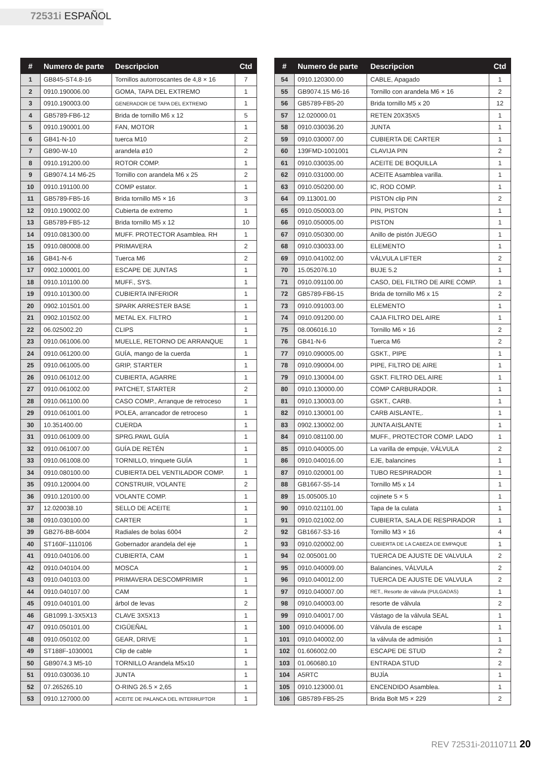72531i ESPAÑOL
| # | Numero de parte | Descripcion | Ctd |
| --- | --- | --- | --- |
| 1 | GB845-ST4.8-16 | Tornillos autorroscantes de 4,8 × 16 | 7 |
| 2 | 0910.190006.00 | GOMA, TAPA DEL EXTREMO | 1 |
| 3 | 0910.190003.00 | GENERADOR DE TAPA DEL EXTREMO | 1 |
| 4 | GB5789-FB6-12 | Brida de tornillo M6 x 12 | 5 |
| 5 | 0910.190001.00 | FAN, MOTOR | 1 |
| 6 | GB41-N-10 | tuerca M10 | 2 |
| 7 | GB90-W-10 | arandela ø10 | 2 |
| 8 | 0910.191200.00 | ROTOR COMP. | 1 |
| 9 | GB9074.14 M6-25 | Tornillo con arandela M6 x 25 | 2 |
| 10 | 0910.191100.00 | COMP estator. | 1 |
| 11 | GB5789-FB5-16 | Brida tornillo M5 × 16 | 3 |
| 12 | 0910.190002.00 | Cubierta de extremo | 1 |
| 13 | GB5789-FB5-12 | Brida tornillo M5 x 12 | 10 |
| 14 | 0910.081300.00 | MUFF. PROTECTOR Asamblea. RH | 1 |
| 15 | 0910.080008.00 | PRIMAVERA | 2 |
| 16 | GB41-N-6 | Tuerca M6 | 2 |
| 17 | 0902.100001.00 | ESCAPE DE JUNTAS | 1 |
| 18 | 0910.101100.00 | MUFF., SYS. | 1 |
| 19 | 0910.101300.00 | CUBIERTA INFERIOR | 1 |
| 20 | 0902.101501.00 | SPARK ARRESTER BASE | 1 |
| 21 | 0902.101502.00 | METAL EX. FILTRO | 1 |
| 22 | 06.025002.20 | CLIPS | 1 |
| 23 | 0910.061006.00 | MUELLE, RETORNO DE ARRANQUE | 1 |
| 24 | 0910.061200.00 | GUÍA, mango de la cuerda | 1 |
| 25 | 0910.061005.00 | GRIP, STARTER | 1 |
| 26 | 0910.061012.00 | CUBIERTA, AGARRE | 1 |
| 27 | 0910.061002.00 | PATCHET, STARTER | 2 |
| 28 | 0910.061100.00 | CASO COMP., Arranque de retroceso | 1 |
| 29 | 0910.061001.00 | POLEA, arrancador de retroceso | 1 |
| 30 | 10.351400.00 | CUERDA | 1 |
| 31 | 0910.061009.00 | SPRG.PAWL GUÍA | 1 |
| 32 | 0910.061007.00 | GUÍA DE RETÉN | 1 |
| 33 | 0910.061008.00 | TORNILLO, trinquete GUÍA | 1 |
| 34 | 0910.080100.00 | CUBIERTA DEL VENTILADOR COMP. | 1 |
| 35 | 0910.120004.00 | CONSTRUIR, VOLANTE | 2 |
| 36 | 0910.120100.00 | VOLANTE COMP. | 1 |
| 37 | 12.020038.10 | SELLO DE ACEITE | 1 |
| 38 | 0910.030100.00 | CARTER | 1 |
| 39 | GB276-BB-6004 | Radiales de bolas 6004 | 2 |
| 40 | ST160F-1110106 | Gobernador arandela del eje | 1 |
| 41 | 0910.040106.00 | CUBIERTA, CAM | 1 |
| 42 | 0910.040104.00 | MOSCA | 1 |
| 43 | 0910.040103.00 | PRIMAVERA DESCOMPRIMIR | 1 |
| 44 | 0910.040107.00 | CAM | 1 |
| 45 | 0910.040101.00 | árbol de levas | 2 |
| 46 | GB1099.1-3X5X13 | CLAVE 3X5X13 | 1 |
| 47 | 0910.050101.00 | CIGÜEÑAL | 1 |
| 48 | 0910.050102.00 | GEAR, DRIVE | 1 |
| 49 | ST188F-1030001 | Clip de cable | 1 |
| 50 | GB9074.3 M5-10 | TORNILLO Arandela M5x10 | 1 |
| 51 | 0910.030036.10 | JUNTA | 1 |
| 52 | 07.265265.10 | O-RING 26.5 × 2,65 | 1 |
| 53 | 0910.127000.00 | ACEITE DE PALANCA DEL INTERRUPTOR | 1 |
| # | Numero de parte | Descripcion | Ctd |
| --- | --- | --- | --- |
| 54 | 0910.120300.00 | CABLE, Apagado | 1 |
| 55 | GB9074.15 M6-16 | Tornillo con arandela M6 × 16 | 2 |
| 56 | GB5789-FB5-20 | Brida tornillo M5 x 20 | 12 |
| 57 | 12.020000.01 | RETEN 20X35X5 | 1 |
| 58 | 0910.030036.20 | JUNTA | 1 |
| 59 | 0910.030007.00 | CUBIERTA DE CARTER | 1 |
| 60 | 139FMD-1001001 | CLAVIJA PIN | 2 |
| 61 | 0910.030035.00 | ACEITE DE BOQUILLA | 1 |
| 62 | 0910.031000.00 | ACEITE Asamblea varilla. | 1 |
| 63 | 0910.050200.00 | IC, ROD COMP. | 1 |
| 64 | 09.113001.00 | PISTON clip PIN | 2 |
| 65 | 0910.050003.00 | PIN, PISTON | 1 |
| 66 | 0910.050005.00 | PISTON | 1 |
| 67 | 0910.050300.00 | Anillo de pistón JUEGO | 1 |
| 68 | 0910.030033.00 | ELEMENTO | 1 |
| 69 | 0910.041002.00 | VÁLVULA LIFTER | 2 |
| 70 | 15.052076.10 | BUJE 5.2 | 1 |
| 71 | 0910.091100.00 | CASO, DEL FILTRO DE AIRE COMP. | 1 |
| 72 | GB5789-FB6-15 | Brida de tornillo M6 x 15 | 2 |
| 73 | 0910.091003.00 | ELEMENTO | 1 |
| 74 | 0910.091200.00 | CAJA FILTRO DEL AIRE | 1 |
| 75 | 08.006016.10 | Tornillo M6 × 16 | 2 |
| 76 | GB41-N-6 | Tuerca M6 | 2 |
| 77 | 0910.090005.00 | GSKT., PIPE | 1 |
| 78 | 0910.090004.00 | PIPE, FILTRO DE AIRE | 1 |
| 79 | 0910.130004.00 | GSKT. FILTRO DEL AIRE | 1 |
| 80 | 0910.130000.00 | COMP CARBURADOR. | 1 |
| 81 | 0910.130003.00 | GSKT., CARB. | 1 |
| 82 | 0910.130001.00 | CARB AISLANTE,. | 1 |
| 83 | 0902.130002.00 | JUNTA AISLANTE | 1 |
| 84 | 0910.081100.00 | MUFF., PROTECTOR COMP. LADO | 1 |
| 85 | 0910.040005.00 | La varilla de empuje, VÁLVULA | 2 |
| 86 | 0910.040016.00 | EJE, balancines | 1 |
| 87 | 0910.020001.00 | TUBO RESPIRADOR | 1 |
| 88 | GB1667-S5-14 | Tornillo M5 x 14 | 1 |
| 89 | 15.005005.10 | cojinete 5 × 5 | 1 |
| 90 | 0910.021101.00 | Tapa de la culata | 1 |
| 91 | 0910.021002.00 | CUBIERTA, SALA DE RESPIRADOR | 1 |
| 92 | GB1667-S3-16 | Tornillo M3 × 16 | 4 |
| 93 | 0910.020002.00 | CUBIERTA DE LA CABEZA DE EMPAQUE | 1 |
| 94 | 02.005001.00 | TUERCA DE AJUSTE DE VALVULA | 2 |
| 95 | 0910.040009.00 | Balancines, VÁLVULA | 2 |
| 96 | 0910.040012.00 | TUERCA DE AJUSTE DE VALVULA | 2 |
| 97 | 0910.040007.00 | RET., Resorte de válvula (PULGADAS) | 1 |
| 98 | 0910.040003.00 | resorte de válvula | 2 |
| 99 | 0910.040017.00 | Vástago de la válvula SEAL | 1 |
| 100 | 0910.040006.00 | Válvula de escape | 1 |
| 101 | 0910.040002.00 | la válvula de admisión | 1 |
| 102 | 01.606002.00 | ESCAPE DE STUD | 2 |
| 103 | 01.060680.10 | ENTRADA STUD | 2 |
| 104 | A5RTC | BUJÍA | 1 |
| 105 | 0910.123000.01 | ENCENDIDO Asamblea. | 1 |
| 106 | GB5789-FB5-25 | Brida Bolt M5 × 229 | 2 |
REV 72531i-20110711 20